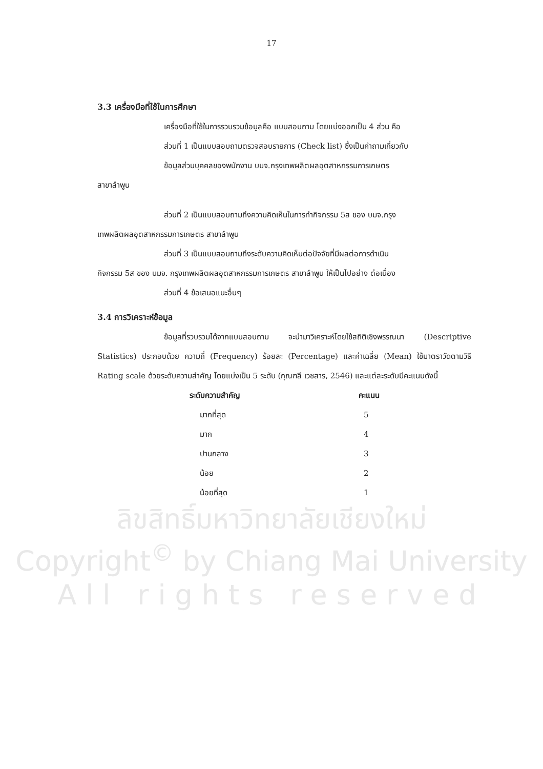17
3.3 เครื่องมือที่ใช้ในการศึกษา
เครื่องมือที่ใช้ในการรวบรวมข้อมูลคือ แบบสอบถาม โดยแบ่งออกเป็น 4 ส่วน คือ
ส่วนที่ 1 เป็นแบบสอบถามตรวจสอบรายการ (Check list) ซึ่งเป็นคำถามเกี่ยวกับ
ข้อมูลส่วนบุคคลของพนักงาน บมจ.กรุงเทพผลิตผลอุตสาหกรรมการเกษตร
สาขาลำพูน
ส่วนที่ 2 เป็นแบบสอบถามถึงความคิดเห็นในการทำกิจกรรม 5ส ของ บมจ.กรุง
เทพผลิตผลอุตสาหกรรมการเกษตร สาขาลำพูน
ส่วนที่ 3 เป็นแบบสอบถามถึงระดับความคิดเห็นต่อปัจจัยที่มีผลต่อการดำเนิน
กิจกรรม 5ส ของ บมจ. กรุงเทพผลิตผลอุตสาหกรรมการเกษตร สาขาลำพูน ให้เป็นไปอย่าง ต่อเนื่อง
ส่วนที่ 4 ข้อเสนอแนะอื่นๆ
3.4 การวิเคราะห์ข้อมูล
ข้อมูลที่รวบรวมได้จากแบบสอบถาม จะนำมาวิเคราะห์โดยใช้สถิติเชิงพรรณนา (Descriptive Statistics) ประกอบด้วย ความถี่ (Frequency) ร้อยละ (Percentage) และค่าเฉลี่ย (Mean) ใช้มาตราวัดตามวิธี Rating scale ด้วยระดับความสำคัญ โดยแบ่งเป็น 5 ระดับ (กุณฑลี เวชสาร, 2546) และแต่ละระดับมีคะแนนดังนี้
| ระดับความสำคัญ | คะแนน |
| --- | --- |
| มากที่สุด | 5 |
| มาก | 4 |
| ปานกลาง | 3 |
| น้อย | 2 |
| น้อยที่สุด | 1 |
ลิขสิทธิ์มหาวิทยาลัยเชียงใหม่
Copyright<sup>©</sup> by Chiang Mai University
All rights reserved